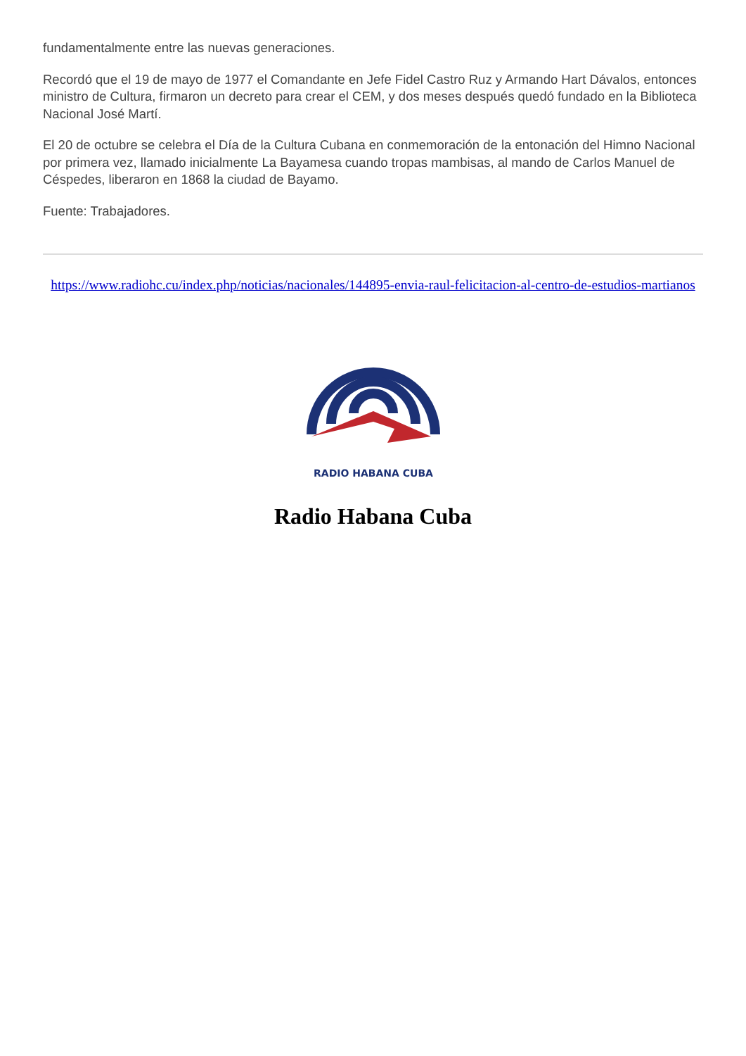fundamentalmente entre las nuevas generaciones.
Recordó que el 19 de mayo de 1977 el Comandante en Jefe Fidel Castro Ruz y Armando Hart Dávalos, entonces ministro de Cultura, firmaron un decreto para crear el CEM, y dos meses después quedó fundado en la Biblioteca Nacional José Martí.
El 20 de octubre se celebra el Día de la Cultura Cubana en conmemoración de la entonación del Himno Nacional por primera vez, llamado inicialmente La Bayamesa cuando tropas mambisas, al mando de Carlos Manuel de Céspedes, liberaron en 1868 la ciudad de Bayamo.
Fuente: Trabajadores.
https://www.radiohc.cu/index.php/noticias/nacionales/144895-envia-raul-felicitacion-al-centro-de-estudios-martianos
RADIO HABANA CUBA
Radio Habana Cuba